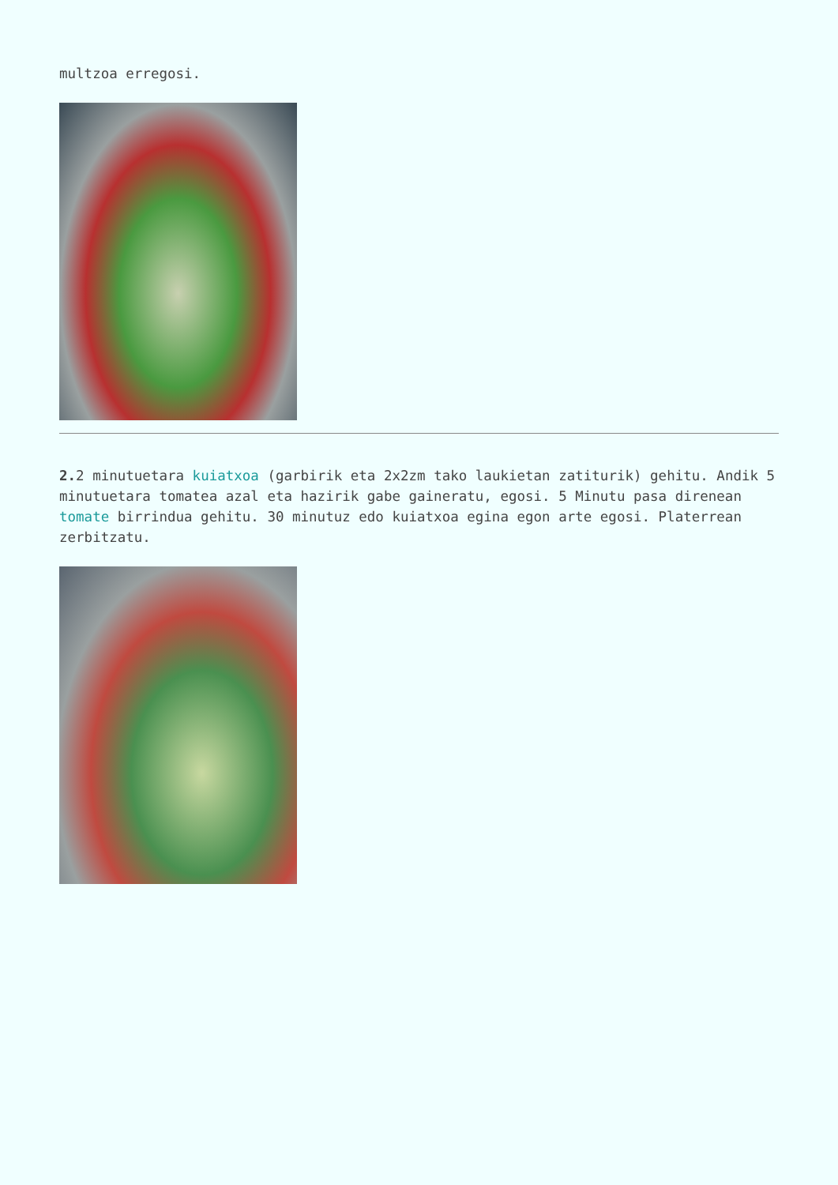multzoa erregosi.
2. 2 minutuetara kuiatxoa (garbirik eta 2x2zm tako laukietan zatiturik) gehitu. Andik 5 minutuetara tomatea azal eta hazirik gabe gaineratu, egosi. 5 Minutu pasa direnean tomate birrindua gehitu. 30 minutuz edo kuiatxoa egina egon arte egosi. Platerrean zerbitzatu.